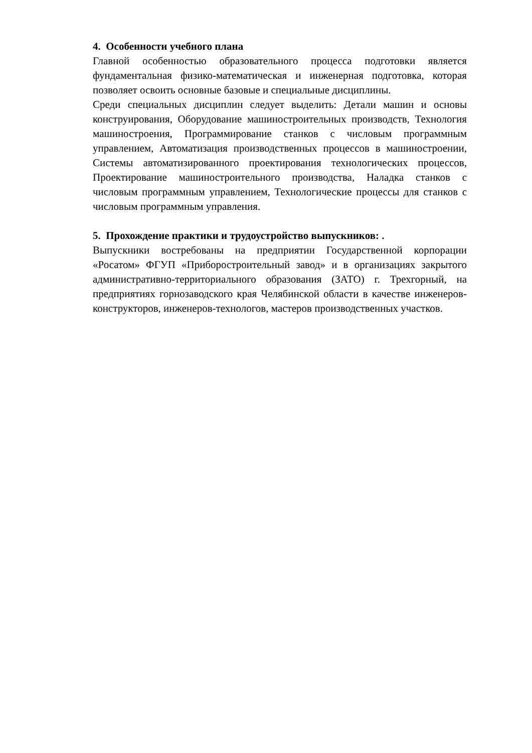4. Особенности учебного плана
Главной особенностью образовательного процесса подготовки является фундаментальная физико-математическая и инженерная подготовка, которая позволяет освоить основные базовые и специальные дисциплины.
Среди специальных дисциплин следует выделить: Детали машин и основы конструирования, Оборудование машиностроительных производств, Технология машиностроения, Программирование станков с числовым программным управлением, Автоматизация производственных процессов в машиностроении, Системы автоматизированного проектирования технологических процессов, Проектирование машиностроительного производства, Наладка станков с числовым программным управлением, Технологические процессы для станков с числовым программным управления.
5. Прохождение практики и трудоустройство выпускников: .
Выпускники востребованы на предприятии Государственной корпорации «Росатом» ФГУП «Приборостроительный завод» и в организациях закрытого административно-территориального образования (ЗАТО) г. Трехгорный, на предприятиях горнозаводского края Челябинской области в качестве инженеров-конструкторов, инженеров-технологов, мастеров производственных участков.